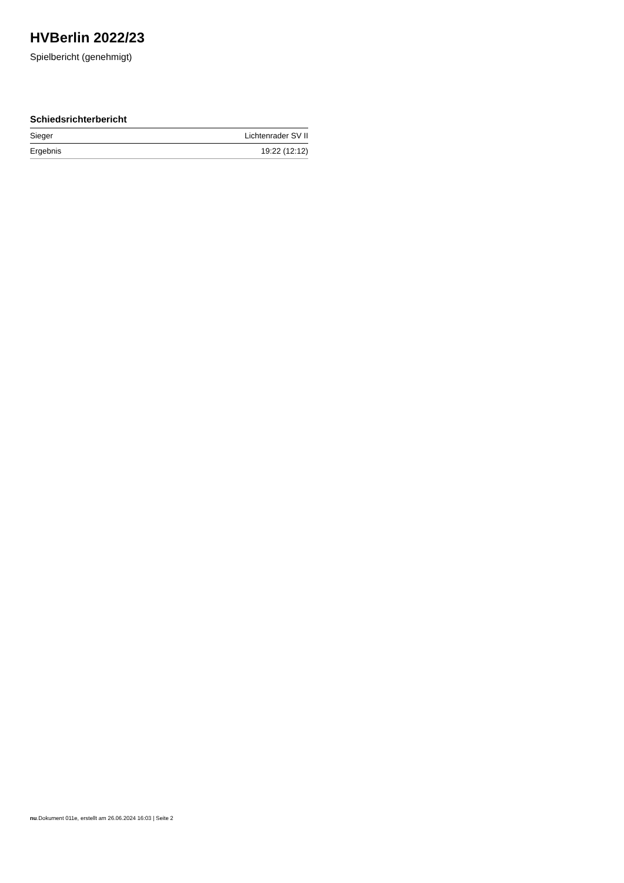HVBerlin 2022/23
Spielbericht (genehmigt)
Schiedsrichterbericht
| Sieger | Lichtenrader SV II |
| Ergebnis | 19:22 (12:12) |
nu.Dokument 011e, erstellt am 26.06.2024 16:03 | Seite 2